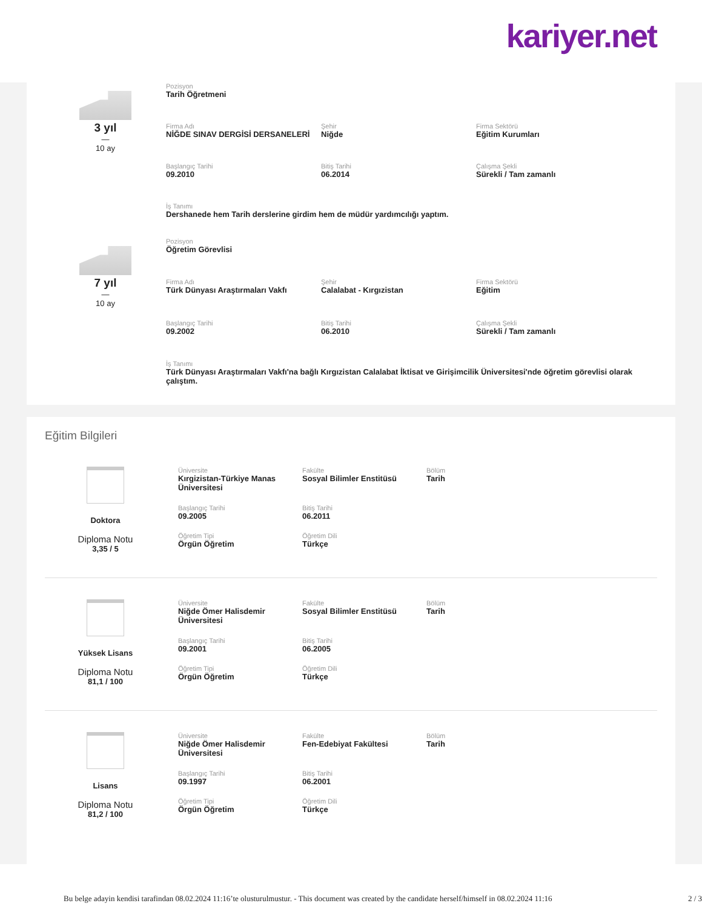kariyer.net
3 yıl
—
10 ay
Pozisyon
Tarih Öğretmeni
Firma Adı
NİĞDE SINAV DERGİSİ DERSANELERİ
Şehir
Niğde
Firma Sektörü
Eğitim Kurumları
Başlangıç Tarihi
09.2010
Bitiş Tarihi
06.2014
Çalışma Şekli
Sürekli / Tam zamanlı
İş Tanımı
Dershanede hem Tarih derslerine girdim hem de müdür yardımcılığı yaptım.
7 yıl
—
10 ay
Pozisyon
Öğretim Görevlisi
Firma Adı
Türk Dünyası Araştırmaları Vakfı
Şehir
Calalabat - Kırgızistan
Firma Sektörü
Eğitim
Başlangıç Tarihi
09.2002
Bitiş Tarihi
06.2010
Çalışma Şekli
Sürekli / Tam zamanlı
İş Tanımı
Türk Dünyası Araştırmaları Vakfı'na bağlı Kırgızistan Calalabat İktisat ve Girişimcilik Üniversitesi'nde öğretim görevlisi olarak çalıştım.
Eğitim Bilgileri
Doktora
Diploma Notu
3,35 / 5
Üniversite
Kırgizistan-Türkiye Manas Üniversitesi
Fakülte
Sosyal Bilimler Enstitüsü
Bölüm
Tarih
Başlangıç Tarihi
09.2005
Bitiş Tarihi
06.2011
Öğretim Tipi
Örgün Öğretim
Öğretim Dili
Türkçe
Yüksek Lisans
Diploma Notu
81,1 / 100
Üniversite
Niğde Ömer Halisdemir Üniversitesi
Fakülte
Sosyal Bilimler Enstitüsü
Bölüm
Tarih
Başlangıç Tarihi
09.2001
Bitiş Tarihi
06.2005
Öğretim Tipi
Örgün Öğretim
Öğretim Dili
Türkçe
Lisans
Diploma Notu
81,2 / 100
Üniversite
Niğde Ömer Halisdemir Üniversitesi
Fakülte
Fen-Edebiyat Fakültesi
Bölüm
Tarih
Başlangıç Tarihi
09.1997
Bitiş Tarihi
06.2001
Öğretim Tipi
Örgün Öğretim
Öğretim Dili
Türkçe
Bu belge adayin kendisi tarafindan 08.02.2024 11:16’te olusturulmustur. - This document was created by the candidate herself/himself in 08.02.2024 11:16 2 / 3